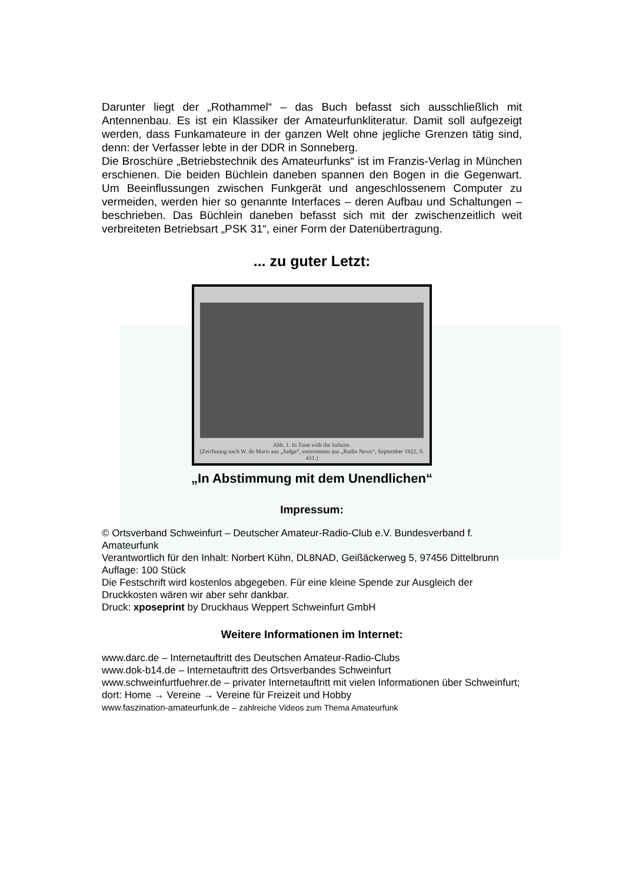Darunter liegt der „Rothammel“ – das Buch befasst sich ausschließlich mit Antennenbau. Es ist ein Klassiker der Amateurfunkliteratur. Damit soll aufgezeigt werden, dass Funkamateure in der ganzen Welt ohne jegliche Grenzen tätig sind, denn: der Verfasser lebte in der DDR in Sonneberg.
Die Broschüre „Betriebstechnik des Amateurfunks“ ist im Franzis-Verlag in München erschienen. Die beiden Büchlein daneben spannen den Bogen in die Gegenwart. Um Beeinflussungen zwischen Funkgerät und angeschlossenem Computer zu vermeiden, werden hier so genannte Interfaces – deren Aufbau und Schaltungen – beschrieben. Das Büchlein daneben befasst sich mit der zwischenzeitlich weit verbreiteten Betriebsart „PSK 31“, einer Form der Datenübertragung.
... zu guter Letzt:
Abb. 1. In Tune with the Infinite.
(Zeichnung nach W. de Maris aus „Judge“, entnommen aus „Radio News“, September 1922, S. 431.)
„In Abstimmung mit dem Unendlichen“
Impressum:
© Ortsverband Schweinfurt – Deutscher Amateur-Radio-Club e.V. Bundesverband f. Amateurfunk
Verantwortlich für den Inhalt: Norbert Kühn, DL8NAD, Geißäckerweg 5, 97456 Dittelbrunn
Auflage: 100 Stück
Die Festschrift wird kostenlos abgegeben. Für eine kleine Spende zur Ausgleich der Druckkosten wären wir aber sehr dankbar.
Druck: xposeprint by Druckhaus Weppert Schweinfurt GmbH
Weitere Informationen im Internet:
www.darc.de – Internetauftritt des Deutschen Amateur-Radio-Clubs
www.dok-b14.de – Internetauftritt des Ortsverbandes Schweinfurt
www.schweinfurtfuehrer.de – privater Internetauftritt mit vielen Informationen über Schweinfurt;
dort: Home → Vereine → Vereine für Freizeit und Hobby
www.faszination-amateurfunk.de – zahlreiche Videos zum Thema Amateurfunk